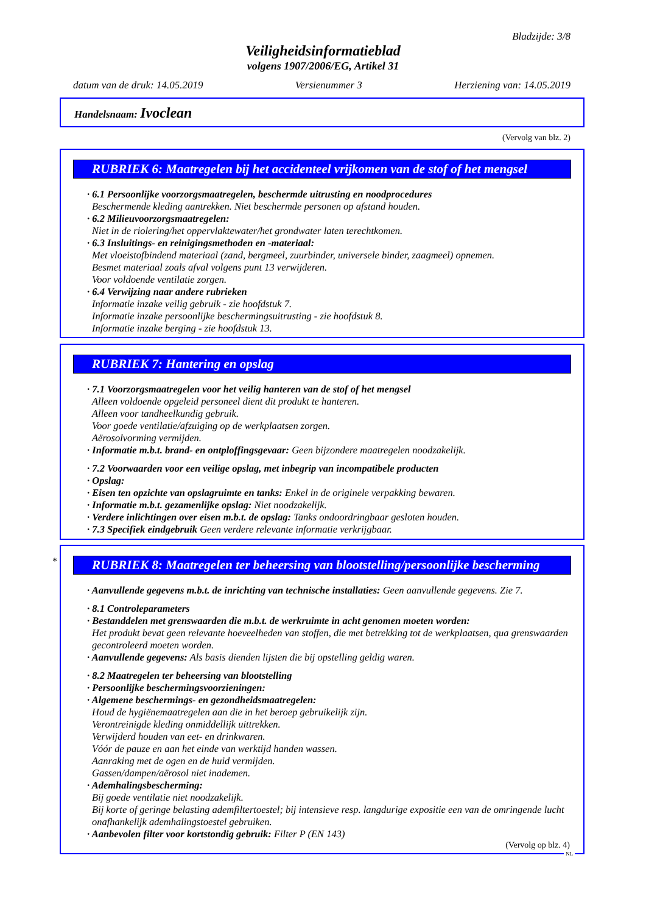Bladzijde: 3/8
Veiligheidsinformatieblad
volgens 1907/2006/EG, Artikel 31
datum van de druk: 14.05.2019 Versienummer 3 Herziening van: 14.05.2019
Handelsnaam: Ivoclean
(Vervolg van blz. 2)
RUBRIEK 6: Maatregelen bij het accidenteel vrijkomen van de stof of het mengsel
· 6.1 Persoonlijke voorzorgsmaatregelen, beschermde uitrusting en noodprocedures
Beschermende kleding aantrekken. Niet beschermde personen op afstand houden.
· 6.2 Milieuvoorzorgsmaatregelen:
Niet in de riolering/het oppervlaktewater/het grondwater laten terechtkomen.
· 6.3 Insluitings- en reinigingsmethoden en -materiaal:
Met vloeistofbindend materiaal (zand, bergmeel, zuurbinder, universele binder, zaagmeel) opnemen.
Besmet materiaal zoals afval volgens punt 13 verwijderen.
Voor voldoende ventilatie zorgen.
· 6.4 Verwijzing naar andere rubrieken
Informatie inzake veilig gebruik - zie hoofdstuk 7.
Informatie inzake persoonlijke beschermingsuitrusting - zie hoofdstuk 8.
Informatie inzake berging - zie hoofdstuk 13.
RUBRIEK 7: Hantering en opslag
· 7.1 Voorzorgsmaatregelen voor het veilig hanteren van de stof of het mengsel
Alleen voldoende opgeleid personeel dient dit produkt te hanteren.
Alleen voor tandheelkundig gebruik.
Voor goede ventilatie/afzuiging op de werkplaatsen zorgen.
Aërosolvorming vermijden.
· Informatie m.b.t. brand- en ontploffingsgevaar: Geen bijzondere maatregelen noodzakelijk.
· 7.2 Voorwaarden voor een veilige opslag, met inbegrip van incompatibele producten
· Opslag:
· Eisen ten opzichte van opslagruimte en tanks: Enkel in de originele verpakking bewaren.
· Informatie m.b.t. gezamenlijke opslag: Niet noodzakelijk.
· Verdere inlichtingen over eisen m.b.t. de opslag: Tanks ondoordringbaar gesloten houden.
· 7.3 Specifiek eindgebruik Geen verdere relevante informatie verkrijgbaar.
*
RUBRIEK 8: Maatregelen ter beheersing van blootstelling/persoonlijke bescherming
· Aanvullende gegevens m.b.t. de inrichting van technische installaties: Geen aanvullende gegevens. Zie 7.
· 8.1 Controleparameters
· Bestanddelen met grenswaarden die m.b.t. de werkruimte in acht genomen moeten worden:
Het produkt bevat geen relevante hoeveelheden van stoffen, die met betrekking tot de werkplaatsen, qua grenswaarden gecontroleerd moeten worden.
· Aanvullende gegevens: Als basis dienden lijsten die bij opstelling geldig waren.
· 8.2 Maatregelen ter beheersing van blootstelling
· Persoonlijke beschermingsvoorzieningen:
· Algemene beschermings- en gezondheidsmaatregelen:
Houd de hygiënemaatregelen aan die in het beroep gebruikelijk zijn.
Verontreinigde kleding onmiddellijk uittrekken.
Verwijderd houden van eet- en drinkwaren.
Vóór de pauze en aan het einde van werktijd handen wassen.
Aanraking met de ogen en de huid vermijden.
Gassen/dampen/aërosol niet inademen.
· Ademhalingsbescherming:
Bij goede ventilatie niet noodzakelijk.
Bij korte of geringe belasting ademfiltertoestel; bij intensieve resp. langdurige expositie een van de omringende lucht onafhankelijk ademhalingstoestel gebruiken.
· Aanbevolen filter voor kortstondig gebruik: Filter P (EN 143)
(Vervolg op blz. 4)
NL